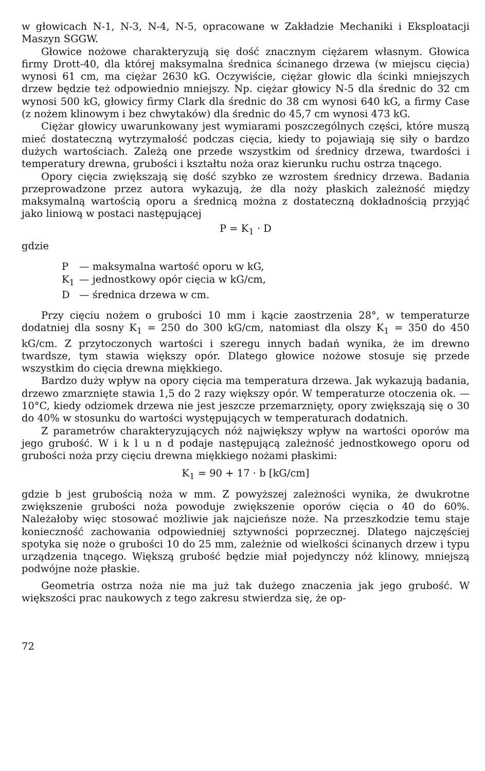w głowicach N-1, N-3, N-4, N-5, opracowane w Zakładzie Mechaniki i Eksploatacji Maszyn SGGW.
Głowice nożowe charakteryzują się dość znacznym ciężarem własnym. Głowica firmy Drott-40, dla której maksymalna średnica ścinanego drzewa (w miejscu cięcia) wynosi 61 cm, ma ciężar 2630 kG. Oczywiście, ciężar głowic dla ścinki mniejszych drzew będzie też odpowiednio mniejszy. Np. ciężar głowicy N-5 dla średnic do 32 cm wynosi 500 kG, głowicy firmy Clark dla średnic do 38 cm wynosi 640 kG, a firmy Case (z nożem klinowym i bez chwytaków) dla średnic do 45,7 cm wynosi 473 kG.
Ciężar głowicy uwarunkowany jest wymiarami poszczególnych części, które muszą mieć dostateczną wytrzymałość podczas cięcia, kiedy to pojawiają się siły o bardzo dużych wartościach. Zależą one przede wszystkim od średnicy drzewa, twardości i temperatury drewna, grubości i kształtu noża oraz kierunku ruchu ostrza tnącego.
Opory cięcia zwiększają się dość szybko ze wzrostem średnicy drzewa. Badania przeprowadzone przez autora wykazują, że dla noży płaskich zależność między maksymalną wartością oporu a średnicą można z dostateczną dokładnością przyjąć jako liniową w postaci następującej
P = K<sub>1</sub> · D
gdzie
P — maksymalna wartość oporu w kG,
K<sub>1</sub> — jednostkowy opór cięcia w kG/cm,
D — średnica drzewa w cm.
Przy cięciu nożem o grubości 10 mm i kącie zaostrzenia 28°, w temperaturze dodatniej dla sosny K<sub>1</sub> = 250 do 300 kG/cm, natomiast dla olszy K<sub>1</sub> = 350 do 450 kG/cm. Z przytoczonych wartości i szeregu innych badań wynika, że im drewno twardsze, tym stawia większy opór. Dlatego głowice nożowe stosuje się przede wszystkim do cięcia drewna miękkiego.
Bardzo duży wpływ na opory cięcia ma temperatura drzewa. Jak wykazują badania, drzewo zmarznięte stawia 1,5 do 2 razy większy opór. W temperaturze otoczenia ok. —10°C, kiedy odziomek drzewa nie jest jeszcze przemarznięty, opory zwiększają się o 30 do 40% w stosunku do wartości występujących w temperaturach dodatnich.
Z parametrów charakteryzujących nóż największy wpływ na wartości oporów ma jego grubość. W i k l u n d podaje następującą zależność jednostkowego oporu od grubości noża przy cięciu drewna miękkiego nożami płaskimi:
K<sub>1</sub> = 90 + 17 · b [kG/cm]
gdzie b jest grubością noża w mm. Z powyższej zależności wynika, że dwukrotne zwiększenie grubości noża powoduje zwiększenie oporów cięcia o 40 do 60%. Należałoby więc stosować możliwie jak najcieńsze noże. Na przeszkodzie temu staje konieczność zachowania odpowiedniej sztywności poprzecznej. Dlatego najczęściej spotyka się noże o grubości 10 do 25 mm, zależnie od wielkości ścinanych drzew i typu urządzenia tnącego. Większą grubość będzie miał pojedynczy nóż klinowy, mniejszą podwójne noże płaskie.
Geometria ostrza noża nie ma już tak dużego znaczenia jak jego grubość. W większości prac naukowych z tego zakresu stwierdza się, że op-
72